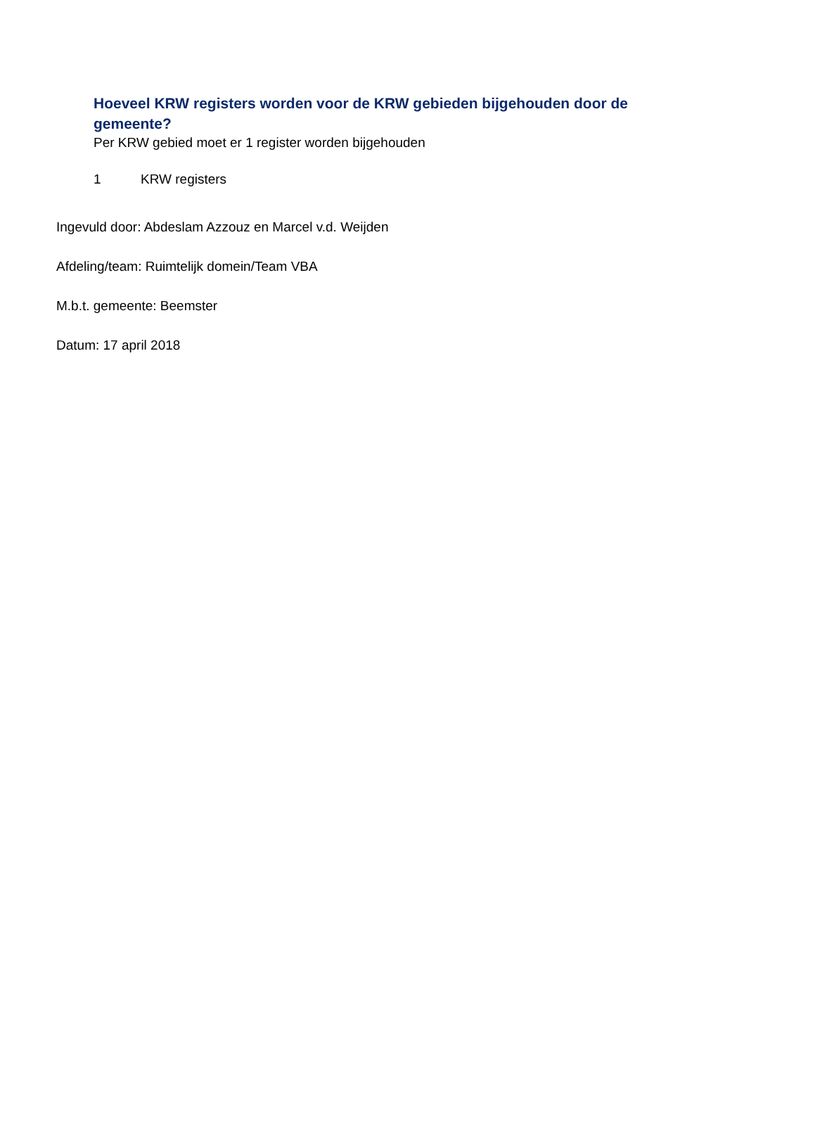Hoeveel KRW registers worden voor de KRW gebieden bijgehouden door de gemeente?
Per KRW gebied moet er 1 register worden bijgehouden
1 KRW registers
Ingevuld door: Abdeslam Azzouz en Marcel v.d. Weijden
Afdeling/team: Ruimtelijk domein/Team VBA
M.b.t. gemeente: Beemster
Datum: 17 april 2018